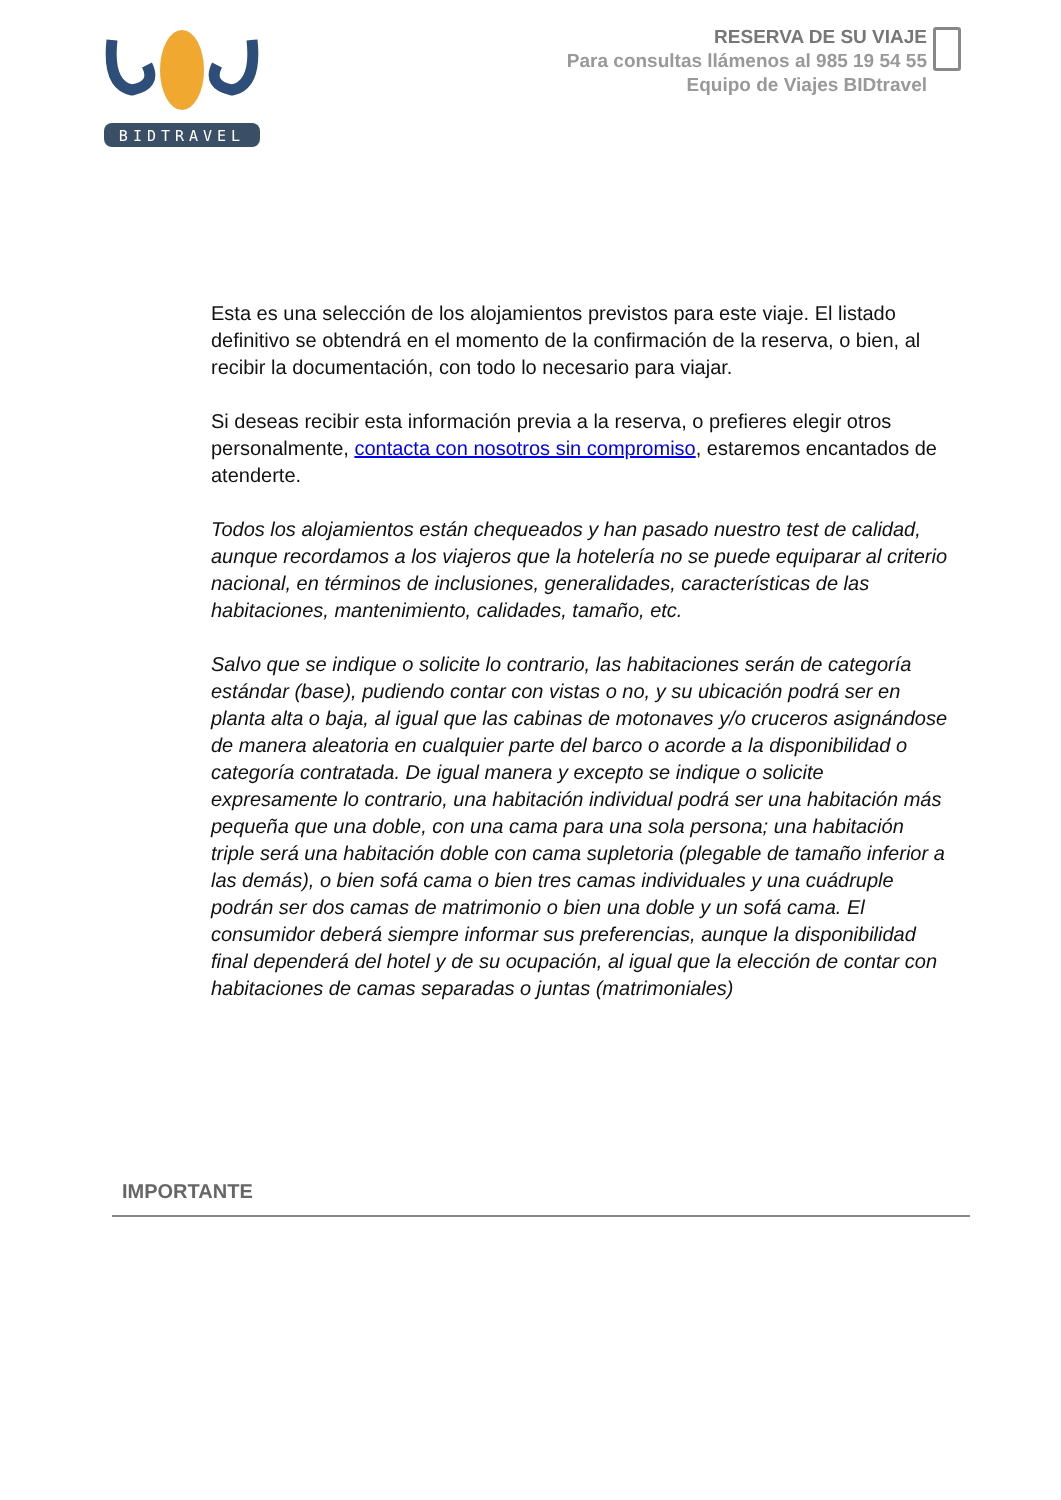BIDTRAVEL
RESERVA DE SU VIAJE
Para consultas llámenos al 985 19 54 55
Equipo de Viajes BIDtravel
Esta es una selección de los alojamientos previstos para este viaje. El listado definitivo se obtendrá en el momento de la confirmación de la reserva, o bien, al recibir la documentación, con todo lo necesario para viajar.
Si deseas recibir esta información previa a la reserva, o prefieres elegir otros personalmente, contacta con nosotros sin compromiso, estaremos encantados de atenderte.
Todos los alojamientos están chequeados y han pasado nuestro test de calidad, aunque recordamos a los viajeros que la hotelería no se puede equiparar al criterio nacional, en términos de inclusiones, generalidades, características de las habitaciones, mantenimiento, calidades, tamaño, etc.
Salvo que se indique o solicite lo contrario, las habitaciones serán de categoría estándar (base), pudiendo contar con vistas o no, y su ubicación podrá ser en planta alta o baja, al igual que las cabinas de motonaves y/o cruceros asignándose de manera aleatoria en cualquier parte del barco o acorde a la disponibilidad o categoría contratada. De igual manera y excepto se indique o solicite expresamente lo contrario, una habitación individual podrá ser una habitación más pequeña que una doble, con una cama para una sola persona; una habitación triple será una habitación doble con cama supletoria (plegable de tamaño inferior a las demás), o bien sofá cama o bien tres camas individuales y una cuádruple podrán ser dos camas de matrimonio o bien una doble y un sofá cama. El consumidor deberá siempre informar sus preferencias, aunque la disponibilidad final dependerá del hotel y de su ocupación, al igual que la elección de contar con habitaciones de camas separadas o juntas (matrimoniales)
IMPORTANTE